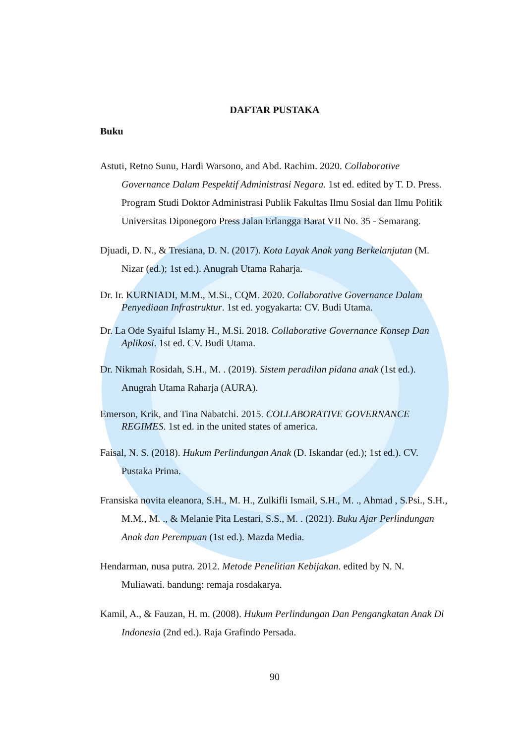DAFTAR PUSTAKA
Buku
Astuti, Retno Sunu, Hardi Warsono, and Abd. Rachim. 2020. Collaborative Governance Dalam Pespektif Administrasi Negara. 1st ed. edited by T. D. Press. Program Studi Doktor Administrasi Publik Fakultas Ilmu Sosial dan Ilmu Politik Universitas Diponegoro Press Jalan Erlangga Barat VII No. 35 - Semarang.
Djuadi, D. N., & Tresiana, D. N. (2017). Kota Layak Anak yang Berkelanjutan (M. Nizar (ed.); 1st ed.). Anugrah Utama Raharja.
Dr. Ir. KURNIADI, M.M., M.Si., CQM. 2020. Collaborative Governance Dalam Penyediaan Infrastruktur. 1st ed. yogyakarta: CV. Budi Utama.
Dr. La Ode Syaiful Islamy H., M.Si. 2018. Collaborative Governance Konsep Dan Aplikasi. 1st ed. CV. Budi Utama.
Dr. Nikmah Rosidah, S.H., M. . (2019). Sistem peradilan pidana anak (1st ed.). Anugrah Utama Raharja (AURA).
Emerson, Krik, and Tina Nabatchi. 2015. COLLABORATIVE GOVERNANCE REGIMES. 1st ed. in the united states of america.
Faisal, N. S. (2018). Hukum Perlindungan Anak (D. Iskandar (ed.); 1st ed.). CV. Pustaka Prima.
Fransiska novita eleanora, S.H., M. H., Zulkifli Ismail, S.H., M. ., Ahmad , S.Psi., S.H., M.M., M. ., & Melanie Pita Lestari, S.S., M. . (2021). Buku Ajar Perlindungan Anak dan Perempuan (1st ed.). Mazda Media.
Hendarman, nusa putra. 2012. Metode Penelitian Kebijakan. edited by N. N. Muliawati. bandung: remaja rosdakarya.
Kamil, A., & Fauzan, H. m. (2008). Hukum Perlindungan Dan Pengangkatan Anak Di Indonesia (2nd ed.). Raja Grafindo Persada.
90